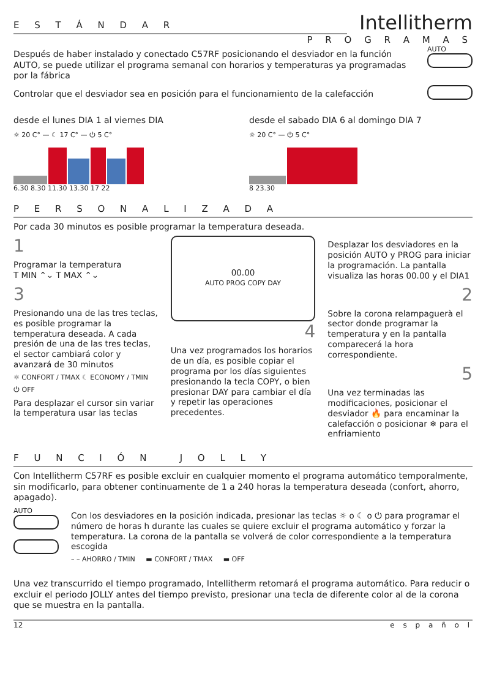E S T Á N D A R
Intellitherm
P R O G R A M A S
Después de haber instalado y conectado C57RF posicionando el desviador en la función AUTO, se puede utilizar el programa semanal con horarios y temperaturas ya programadas por la fábrica
AUTO
Controlar que el desviador sea en posición para el funcionamiento de la calefacción
desde el lunes DIA 1 al viernes DIA
☼ 20 C° — ☾ 17 C° — ⏻ 5 C°
6.30 8.30 11.30 13.30 17 22
desde el sabado DIA 6 al domingo DIA 7
☼ 20 C° — ⏻ 5 C°
8 23.30
P E R S O N A L I Z A D A
Por cada 30 minutos es posible programar la temperatura deseada.
1
Programar la temperatura
T MIN ⌃⌄ T MAX ⌃⌄
3
Presionando una de las tres teclas, es posible programar la temperatura deseada. A cada presión de una de las tres teclas, el sector cambiará color y avanzará de 30 minutos
☼ CONFORT / TMAX ☾ ECONOMY / TMIN
⏻ OFF
Para desplazar el cursor sin variar la temperatura usar las teclas
00.00
AUTO PROG COPY DAY
4
Una vez programados los horarios de un día, es posible copiar el programa por los días siguientes presionando la tecla COPY, o bien presionar DAY para cambiar el día y repetir las operaciones precedentes.
Desplazar los desviadores en la posición AUTO y PROG para iniciar la programación. La pantalla visualiza las horas 00.00 y el DIA1
2
Sobre la corona relampaguerà el sector donde programar la temperatura y en la pantalla comparecerá la hora correspondiente.
5
Una vez terminadas las modificaciones, posicionar el desviador 🔥 para encaminar la calefacción o posicionar ❄ para el enfriamiento
F U N C I Ó N J O L L Y
Con Intellitherm C57RF es posible excluir en cualquier momento el programa automático temporalmente, sin modificarlo, para obtener continuamente de 1 a 240 horas la temperatura deseada (confort, ahorro, apagado).
AUTO
Con los desviadores en la posición indicada, presionar las teclas ☼ o ☾ o ⏻ para programar el número de horas h durante las cuales se quiere excluir el programa automático y forzar la temperatura. La corona de la pantalla se volverá de color correspondiente a la temperatura escogida
– – AHORRO / TMIN ▬ CONFORT / TMAX ▬ OFF
Una vez transcurrido el tiempo programado, Intellitherm retomará el programa automático. Para reducir o excluir el periodo JOLLY antes del tiempo previsto, presionar una tecla de diferente color al de la corona que se muestra en la pantalla.
12 e s p a ñ o l